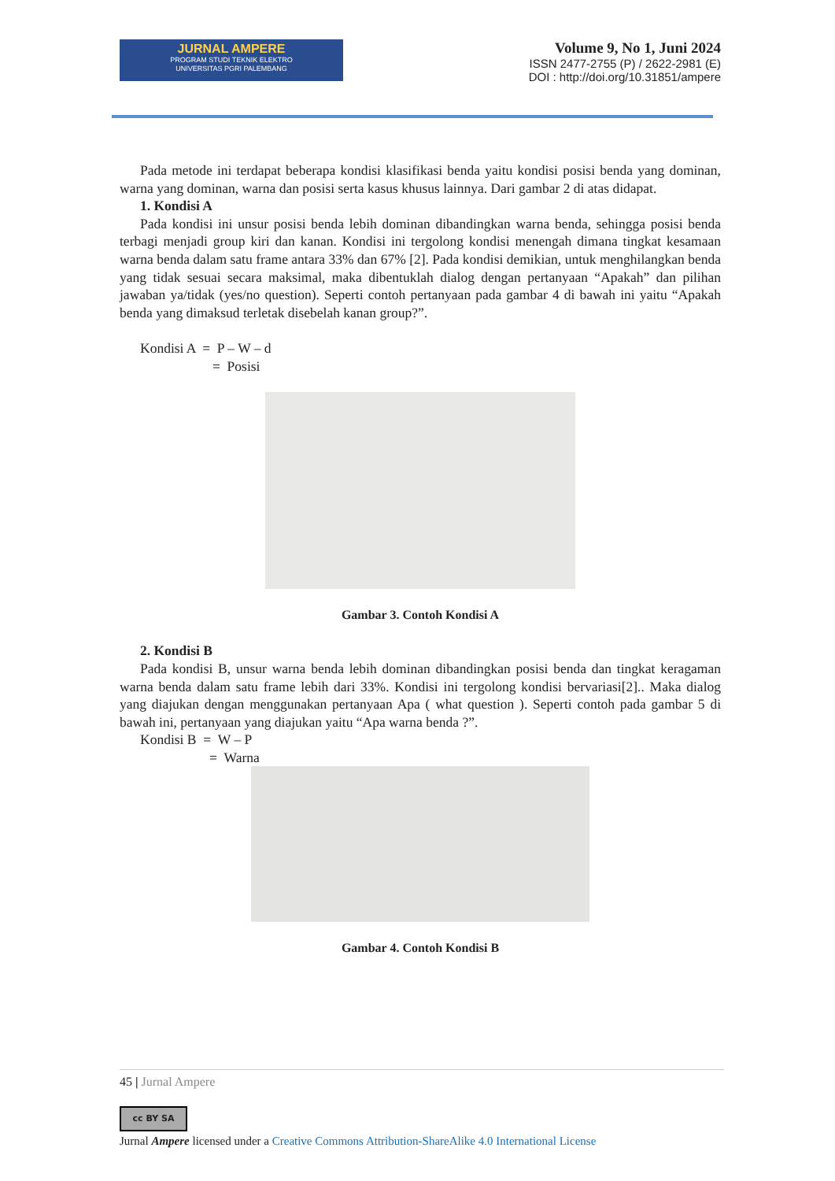JURNAL AMPERE
PROGRAM STUDI TEKNIK ELEKTRO
UNIVERSITAS PGRI PALEMBANG
Volume 9, No 1, Juni 2024
ISSN 2477-2755 (P) / 2622-2981 (E)
DOI : http://doi.org/10.31851/ampere
Pada metode ini terdapat beberapa kondisi klasifikasi benda yaitu kondisi posisi benda yang dominan, warna yang dominan, warna dan posisi serta kasus khusus lainnya. Dari gambar 2 di atas didapat.
1. Kondisi A
Pada kondisi ini unsur posisi benda lebih dominan dibandingkan warna benda, sehingga posisi benda terbagi menjadi group kiri dan kanan. Kondisi ini tergolong kondisi menengah dimana tingkat kesamaan warna benda dalam satu frame antara 33% dan 67% [2]. Pada kondisi demikian, untuk menghilangkan benda yang tidak sesuai secara maksimal, maka dibentuklah dialog dengan pertanyaan “Apakah” dan pilihan jawaban ya/tidak (yes/no question). Seperti contoh pertanyaan pada gambar 4 di bawah ini yaitu “Apakah benda yang dimaksud terletak disebelah kanan group?”.
Kondisi A = P – W – d
= Posisi
Gambar 3. Contoh Kondisi A
2. Kondisi B
Pada kondisi B, unsur warna benda lebih dominan dibandingkan posisi benda dan tingkat keragaman warna benda dalam satu frame lebih dari 33%. Kondisi ini tergolong kondisi bervariasi[2].. Maka dialog yang diajukan dengan menggunakan pertanyaan Apa ( what question ). Seperti contoh pada gambar 5 di bawah ini, pertanyaan yang diajukan yaitu “Apa warna benda ?”.
Kondisi B = W – P
= Warna
Gambar 4. Contoh Kondisi B
45 | Jurnal Ampere
cc BY SA
Jurnal Ampere licensed under a Creative Commons Attribution-ShareAlike 4.0 International License